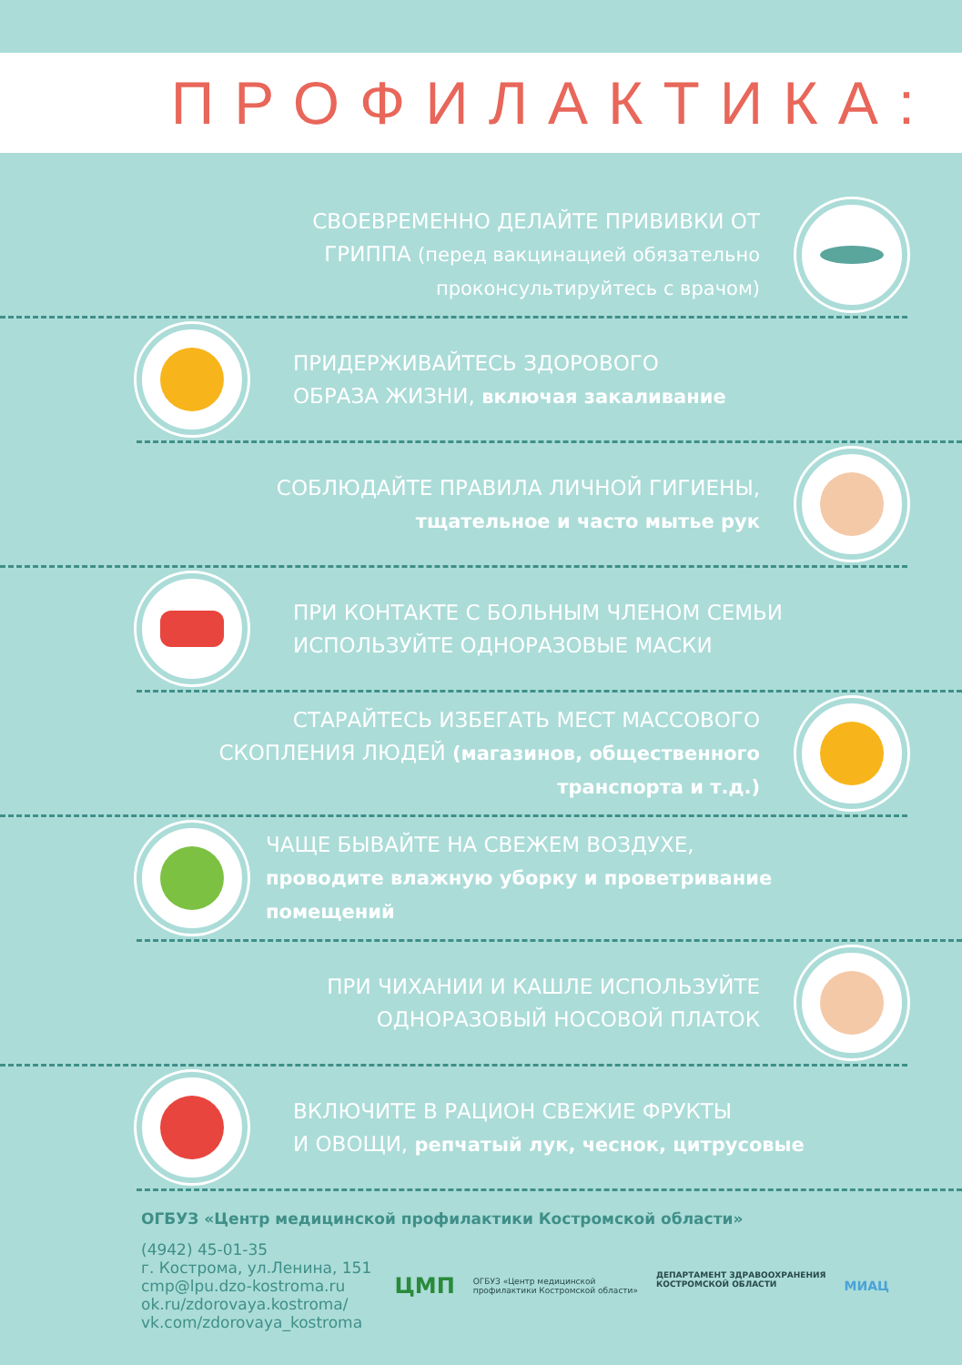ПРОФИЛАКТИКА:
СВОЕВРЕМЕННО ДЕЛАЙТЕ ПРИВИВКИ ОТ
ГРИППА (перед вакцинацией обязательно
проконсультируйтесь с врачом)
ПРИДЕРЖИВАЙТЕСЬ ЗДОРОВОГО
ОБРАЗА ЖИЗНИ, включая закаливание
СОБЛЮДАЙТЕ ПРАВИЛА ЛИЧНОЙ ГИГИЕНЫ,
тщательное и часто мытье рук
ПРИ КОНТАКТЕ С БОЛЬНЫМ ЧЛЕНОМ СЕМЬИ
ИСПОЛЬЗУЙТЕ ОДНОРАЗОВЫЕ МАСКИ
СТАРАЙТЕСЬ ИЗБЕГАТЬ МЕСТ МАССОВОГО
СКОПЛЕНИЯ ЛЮДЕЙ (магазинов, общественного
транспорта и т.д.)
ЧАЩЕ БЫВАЙТЕ НА СВЕЖЕМ ВОЗДУХЕ,
проводите влажную уборку и проветривание
помещений
ПРИ ЧИХАНИИ И КАШЛЕ ИСПОЛЬЗУЙТЕ
ОДНОРАЗОВЫЙ НОСОВОЙ ПЛАТОК
ВКЛЮЧИТЕ В РАЦИОН СВЕЖИЕ ФРУКТЫ
И ОВОЩИ, репчатый лук, чеснок, цитрусовые
ОГБУЗ «Центр медицинской профилактики Костромской области»
(4942) 45-01-35
г. Кострома, ул.Ленина, 151
cmp@lpu.dzo-kostroma.ru
ok.ru/zdorovaya.kostroma/
vk.com/zdorovaya_kostroma
ЦМП ОГБУЗ «Центр медицинской
профилактики Костромской области» ДЕПАРТАМЕНТ ЗДРАВООХРАНЕНИЯ
КОСТРОМСКОЙ ОБЛАСТИ МИАЦ